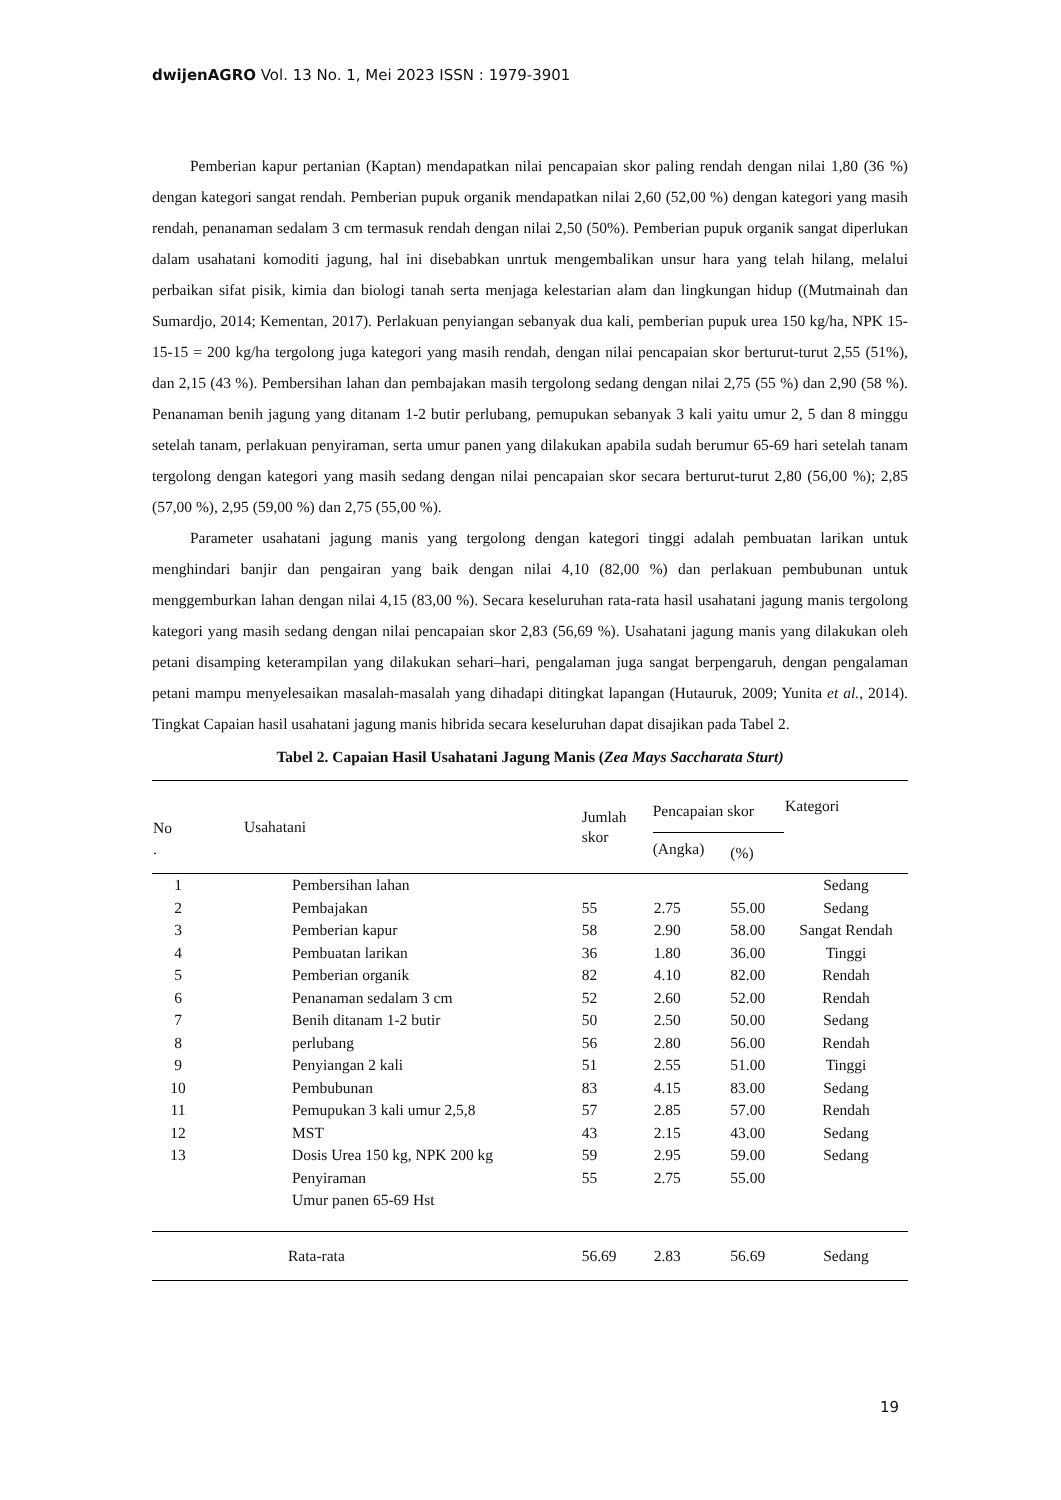dwijenAGRO Vol. 13 No. 1, Mei 2023 ISSN : 1979-3901
Pemberian kapur pertanian (Kaptan) mendapatkan nilai pencapaian skor paling rendah dengan nilai 1,80 (36 %) dengan kategori sangat rendah. Pemberian pupuk organik mendapatkan nilai 2,60 (52,00 %) dengan kategori yang masih rendah, penanaman sedalam 3 cm termasuk rendah dengan nilai 2,50 (50%). Pemberian pupuk organik sangat diperlukan dalam usahatani komoditi jagung, hal ini disebabkan unrtuk mengembalikan unsur hara yang telah hilang, melalui perbaikan sifat pisik, kimia dan biologi tanah serta menjaga kelestarian alam dan lingkungan hidup ((Mutmainah dan Sumardjo, 2014; Kementan, 2017). Perlakuan penyiangan sebanyak dua kali, pemberian pupuk urea 150 kg/ha, NPK 15-15-15 = 200 kg/ha tergolong juga kategori yang masih rendah, dengan nilai pencapaian skor berturut-turut 2,55 (51%), dan 2,15 (43 %). Pembersihan lahan dan pembajakan masih tergolong sedang dengan nilai 2,75 (55 %) dan 2,90 (58 %). Penanaman benih jagung yang ditanam 1-2 butir perlubang, pemupukan sebanyak 3 kali yaitu umur 2, 5 dan 8 minggu setelah tanam, perlakuan penyiraman, serta umur panen yang dilakukan apabila sudah berumur 65-69 hari setelah tanam tergolong dengan kategori yang masih sedang dengan nilai pencapaian skor secara berturut-turut 2,80 (56,00 %); 2,85 (57,00 %), 2,95 (59,00 %) dan 2,75 (55,00 %).
Parameter usahatani jagung manis yang tergolong dengan kategori tinggi adalah pembuatan larikan untuk menghindari banjir dan pengairan yang baik dengan nilai 4,10 (82,00 %) dan perlakuan pembubunan untuk menggemburkan lahan dengan nilai 4,15 (83,00 %). Secara keseluruhan rata-rata hasil usahatani jagung manis tergolong kategori yang masih sedang dengan nilai pencapaian skor 2,83 (56,69 %). Usahatani jagung manis yang dilakukan oleh petani disamping keterampilan yang dilakukan sehari–hari, pengalaman juga sangat berpengaruh, dengan pengalaman petani mampu menyelesaikan masalah-masalah yang dihadapi ditingkat lapangan (Hutauruk, 2009; Yunita et al., 2014). Tingkat Capaian hasil usahatani jagung manis hibrida secara keseluruhan dapat disajikan pada Tabel 2.
Tabel 2. Capaian Hasil Usahatani Jagung Manis (Zea Mays Saccharata Sturt)
| No . | Usahatani | Jumlah skor | Pencapaian skor | | Kategori |
| --- | --- | --- | --- | --- | --- |
| | | | (Angka) | (%) | |
| 1 | Pembersihan lahan | | | | Sedang |
| 2 | Pembajakan | 55 | 2.75 | 55.00 | Sedang |
| 3 | Pemberian kapur | 58 | 2.90 | 58.00 | Sangat Rendah |
| 4 | Pembuatan larikan | 36 | 1.80 | 36.00 | Tinggi |
| 5 | Pemberian organik | 82 | 4.10 | 82.00 | Rendah |
| 6 | Penanaman sedalam 3 cm | 52 | 2.60 | 52.00 | Rendah |
| 7 | Benih ditanam 1-2 butir | 50 | 2.50 | 50.00 | Sedang |
| 8 | perlubang | 56 | 2.80 | 56.00 | Rendah |
| 9 | Penyiangan 2 kali | 51 | 2.55 | 51.00 | Tinggi |
| 10 | Pembubunan | 83 | 4.15 | 83.00 | Sedang |
| 11 | Pemupukan 3 kali umur 2,5,8 | 57 | 2.85 | 57.00 | Rendah |
| 12 | MST | 43 | 2.15 | 43.00 | Sedang |
| 13 | Dosis Urea 150 kg, NPK 200 kg | 59 | 2.95 | 59.00 | Sedang |
| | Penyiraman | 55 | 2.75 | 55.00 | |
| | Umur panen 65-69 Hst | | | | |
| | Rata-rata | 56.69 | 2.83 | 56.69 | Sedang |
19